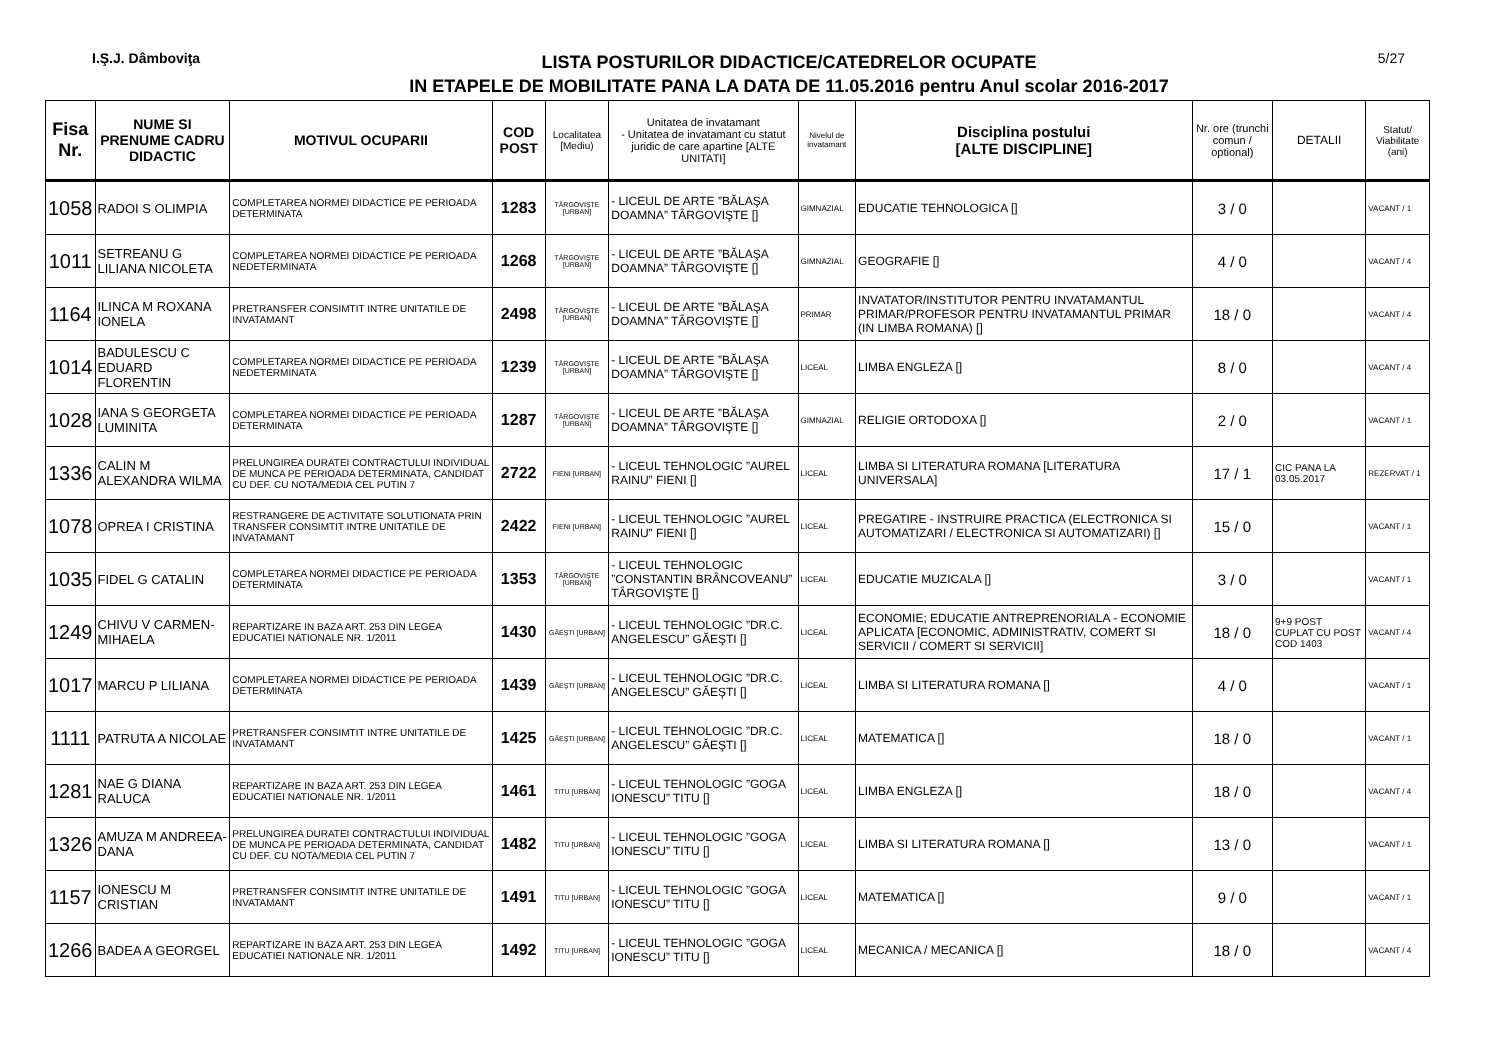I.Ş.J. Dâmboviţa
LISTA POSTURILOR DIDACTICE/CATEDRELOR OCUPATE
IN ETAPELE DE MOBILITATE PANA LA DATA DE 11.05.2016 pentru Anul scolar 2016-2017
5/27
| Fisa Nr. | NUME SI PRENUME CADRU DIDACTIC | MOTIVUL OCUPARII | COD POST | Localitatea [Mediu) | Unitatea de invatamant - Unitatea de invatamant cu statut juridic de care apartine [ALTE UNITATI] | Nivelul de invatamant | Disciplina postului [ALTE DISCIPLINE] | Nr. ore (trunchi comun / optional) | DETALII | Statut/ Viabilitate (ani) |
| --- | --- | --- | --- | --- | --- | --- | --- | --- | --- | --- |
| 1058 | RADOI S OLIMPIA | COMPLETAREA NORMEI DIDACTICE PE PERIOADA DETERMINATA | 1283 | TÂRGOVIŞTE [URBAN] | - LICEUL DE ARTE ”BĂLAŞA DOAMNA” TÂRGOVIŞTE [] | GIMNAZIAL | EDUCATIE TEHNOLOGICA [] | 3 / 0 | | VACANT / 1 |
| 1011 | SETREANU G LILIANA NICOLETA | COMPLETAREA NORMEI DIDACTICE PE PERIOADA NEDETERMINATA | 1268 | TÂRGOVIŞTE [URBAN] | - LICEUL DE ARTE ”BĂLAŞA DOAMNA” TÂRGOVIŞTE [] | GIMNAZIAL | GEOGRAFIE [] | 4 / 0 | | VACANT / 4 |
| 1164 | ILINCA M ROXANA IONELA | PRETRANSFER CONSIMTIT INTRE UNITATILE DE INVATAMANT | 2498 | TÂRGOVIŞTE [URBAN] | - LICEUL DE ARTE ”BĂLAŞA DOAMNA” TÂRGOVIŞTE [] | PRIMAR | INVATATOR/INSTITUTOR PENTRU INVATAMANTUL PRIMAR/PROFESOR PENTRU INVATAMANTUL PRIMAR (IN LIMBA ROMANA) [] | 18 / 0 | | VACANT / 4 |
| 1014 | BADULESCU C EDUARD FLORENTIN | COMPLETAREA NORMEI DIDACTICE PE PERIOADA NEDETERMINATA | 1239 | TÂRGOVIŞTE [URBAN] | - LICEUL DE ARTE ”BĂLAŞA DOAMNA” TÂRGOVIŞTE [] | LICEAL | LIMBA ENGLEZA [] | 8 / 0 | | VACANT / 4 |
| 1028 | IANA S GEORGETA LUMINITA | COMPLETAREA NORMEI DIDACTICE PE PERIOADA DETERMINATA | 1287 | TÂRGOVIŞTE [URBAN] | - LICEUL DE ARTE ”BĂLAŞA DOAMNA” TÂRGOVIŞTE [] | GIMNAZIAL | RELIGIE ORTODOXA [] | 2 / 0 | | VACANT / 1 |
| 1336 | CALIN M ALEXANDRA WILMA | PRELUNGIREA DURATEI CONTRACTULUI INDIVIDUAL DE MUNCA PE PERIOADA DETERMINATA, CANDIDAT CU DEF. CU NOTA/MEDIA CEL PUTIN 7 | 2722 | FIENI [URBAN] | - LICEUL TEHNOLOGIC ”AUREL RAINU” FIENI [] | LICEAL | LIMBA SI LITERATURA ROMANA [LITERATURA UNIVERSALA] | 17 / 1 | CIC PANA LA 03.05.2017 | REZERVAT / 1 |
| 1078 | OPREA I CRISTINA | RESTRANGERE DE ACTIVITATE SOLUTIONATA PRIN TRANSFER CONSIMTIT INTRE UNITATILE DE INVATAMANT | 2422 | FIENI [URBAN] | - LICEUL TEHNOLOGIC ”AUREL RAINU” FIENI [] | LICEAL | PREGATIRE - INSTRUIRE PRACTICA (ELECTRONICA SI AUTOMATIZARI / ELECTRONICA SI AUTOMATIZARI) [] | 15 / 0 | | VACANT / 1 |
| 1035 | FIDEL G CATALIN | COMPLETAREA NORMEI DIDACTICE PE PERIOADA DETERMINATA | 1353 | TÂRGOVIŞTE [URBAN] | - LICEUL TEHNOLOGIC ”CONSTANTIN BRÂNCOVEANU” TÂRGOVIŞTE [] | LICEAL | EDUCATIE MUZICALA [] | 3 / 0 | | VACANT / 1 |
| 1249 | CHIVU V CARMEN-MIHAELA | REPARTIZARE IN BAZA ART. 253 DIN LEGEA EDUCATIEI NATIONALE NR. 1/2011 | 1430 | GĂEŞTI [URBAN] | - LICEUL TEHNOLOGIC ”DR.C. ANGELESCU” GĂEŞTI [] | LICEAL | ECONOMIE; EDUCATIE ANTREPRENORIALA - ECONOMIE APLICATA [ECONOMIC, ADMINISTRATIV, COMERT SI SERVICII / COMERT SI SERVICII] | 18 / 0 | 9+9 POST CUPLAT CU POST COD 1403 | VACANT / 4 |
| 1017 | MARCU P LILIANA | COMPLETAREA NORMEI DIDACTICE PE PERIOADA DETERMINATA | 1439 | GĂEŞTI [URBAN] | - LICEUL TEHNOLOGIC ”DR.C. ANGELESCU” GĂEŞTI [] | LICEAL | LIMBA SI LITERATURA ROMANA [] | 4 / 0 | | VACANT / 1 |
| 1111 | PATRUTA A NICOLAE | PRETRANSFER CONSIMTIT INTRE UNITATILE DE INVATAMANT | 1425 | GĂEŞTI [URBAN] | - LICEUL TEHNOLOGIC ”DR.C. ANGELESCU” GĂEŞTI [] | LICEAL | MATEMATICA [] | 18 / 0 | | VACANT / 1 |
| 1281 | NAE G DIANA RALUCA | REPARTIZARE IN BAZA ART. 253 DIN LEGEA EDUCATIEI NATIONALE NR. 1/2011 | 1461 | TITU [URBAN] | - LICEUL TEHNOLOGIC ”GOGA IONESCU” TITU [] | LICEAL | LIMBA ENGLEZA [] | 18 / 0 | | VACANT / 4 |
| 1326 | AMUZA M ANDREEA-DANA | PRELUNGIREA DURATEI CONTRACTULUI INDIVIDUAL DE MUNCA PE PERIOADA DETERMINATA, CANDIDAT CU DEF. CU NOTA/MEDIA CEL PUTIN 7 | 1482 | TITU [URBAN] | - LICEUL TEHNOLOGIC ”GOGA IONESCU” TITU [] | LICEAL | LIMBA SI LITERATURA ROMANA [] | 13 / 0 | | VACANT / 1 |
| 1157 | IONESCU M CRISTIAN | PRETRANSFER CONSIMTIT INTRE UNITATILE DE INVATAMANT | 1491 | TITU [URBAN] | - LICEUL TEHNOLOGIC ”GOGA IONESCU” TITU [] | LICEAL | MATEMATICA [] | 9 / 0 | | VACANT / 1 |
| 1266 | BADEA A GEORGEL | REPARTIZARE IN BAZA ART. 253 DIN LEGEA EDUCATIEI NATIONALE NR. 1/2011 | 1492 | TITU [URBAN] | - LICEUL TEHNOLOGIC ”GOGA IONESCU” TITU [] | LICEAL | MECANICA / MECANICA [] | 18 / 0 | | VACANT / 4 |